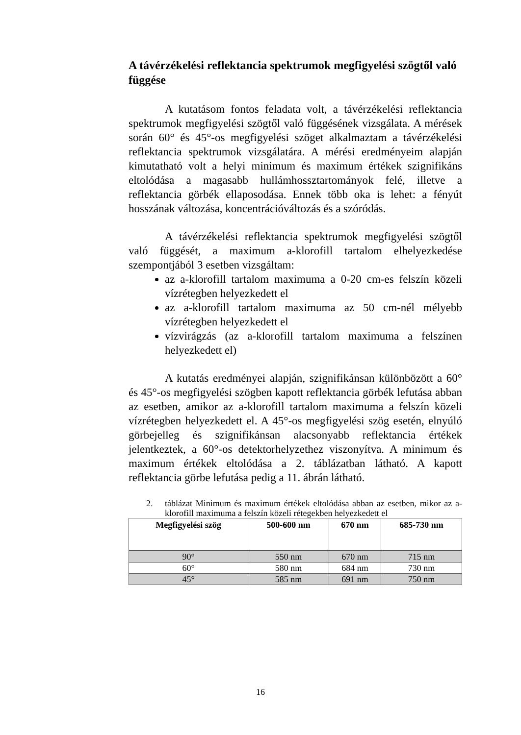A távérzékelési reflektancia spektrumok megfigyelési szögtől való függése
A kutatásom fontos feladata volt, a távérzékelési reflektancia spektrumok megfigyelési szögtől való függésének vizsgálata. A mérések során 60° és 45°-os megfigyelési szöget alkalmaztam a távérzékelési reflektancia spektrumok vizsgálatára. A mérési eredményeim alapján kimutatható volt a helyi minimum és maximum értékek szignifikáns eltolódása a magasabb hullámhossztartományok felé, illetve a reflektancia görbék ellaposodása. Ennek több oka is lehet: a fényút hosszának változása, koncentrációváltozás és a szóródás.
A távérzékelési reflektancia spektrumok megfigyelési szögtől való függését, a maximum a-klorofill tartalom elhelyezkedése szempontjából 3 esetben vizsgáltam:
az a-klorofill tartalom maximuma a 0-20 cm-es felszín közeli vízrétegben helyezkedett el
az a-klorofill tartalom maximuma az 50 cm-nél mélyebb vízrétegben helyezkedett el
vízvirágzás (az a-klorofill tartalom maximuma a felszínen helyezkedett el)
A kutatás eredményei alapján, szignifikánsan különbözött a 60° és 45°-os megfigyelési szögben kapott reflektancia görbék lefutása abban az esetben, amikor az a-klorofill tartalom maximuma a felszín közeli vízrétegben helyezkedett el. A 45°-os megfigyelési szög esetén, elnyúló görbejelleg és szignifikánsan alacsonyabb reflektancia értékek jelentkeztek, a 60°-os detektorhelyzethez viszonyítva. A minimum és maximum értékek eltolódása a 2. táblázatban látható. A kapott reflektancia görbe lefutása pedig a 11. ábrán látható.
2. táblázat Minimum és maximum értékek eltolódása abban az esetben, mikor az a-klorofill maximuma a felszín közeli rétegekben helyezkedett el
| Megfigyelési szög | 500-600 nm | 670 nm | 685-730 nm |
| --- | --- | --- | --- |
| 90° | 550 nm | 670 nm | 715 nm |
| 60° | 580 nm | 684 nm | 730 nm |
| 45° | 585 nm | 691 nm | 750 nm |
16